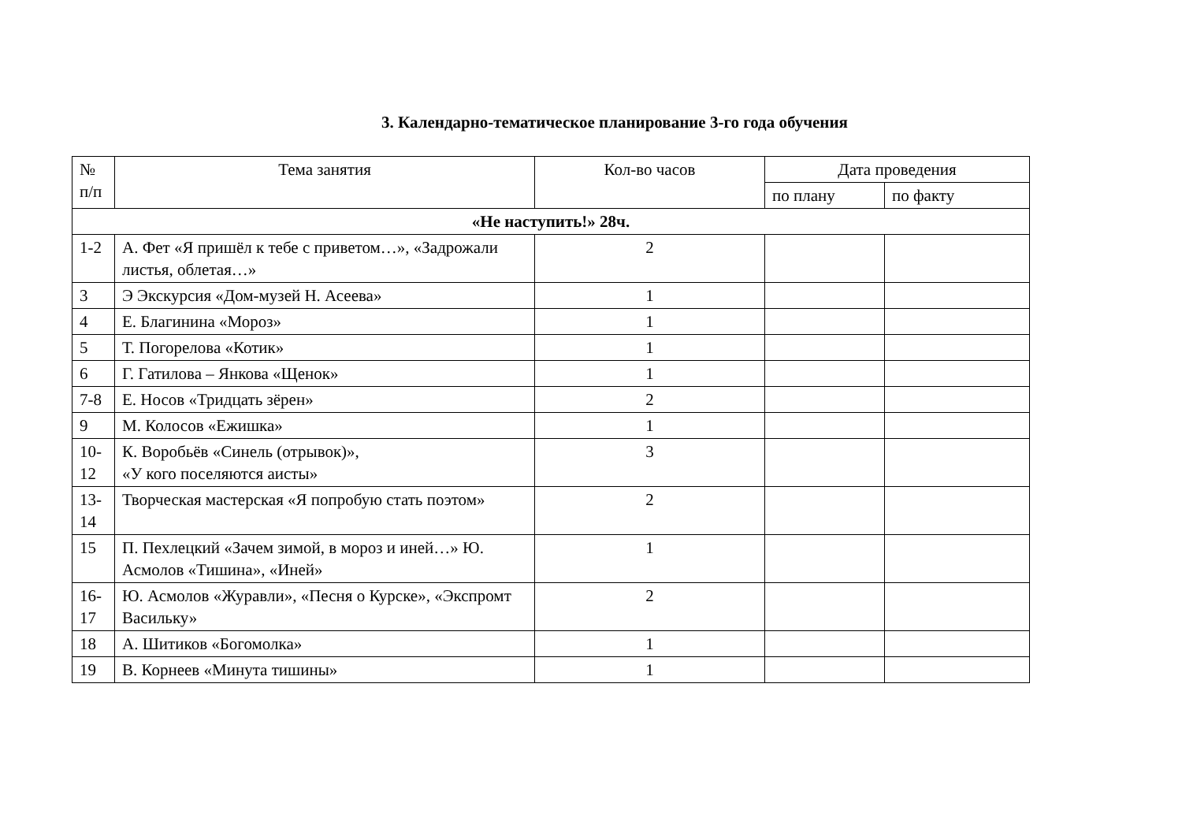3. Календарно-тематическое планирование 3-го года обучения
| № п/п | Тема занятия | Кол-во часов | Дата проведения | |
| --- | --- | --- | --- | --- |
| | | | по плану | по факту |
| «Не наступить!» 28ч. | | | | |
| 1-2 | А. Фет «Я пришёл к тебе с приветом…», «Задрожали листья, облетая…» | 2 | | |
| 3 | Э Экскурсия «Дом-музей Н. Асеева» | 1 | | |
| 4 | Е. Благинина «Мороз» | 1 | | |
| 5 | Т. Погорелова «Котик» | 1 | | |
| 6 | Г. Гатилова – Янкова «Щенок» | 1 | | |
| 7-8 | Е. Носов «Тридцать зёрен» | 2 | | |
| 9 | М. Колосов «Ежишка» | 1 | | |
| 10-12 | К. Воробьёв «Синель (отрывок)», «У кого поселяются аисты» | 3 | | |
| 13-14 | Творческая мастерская «Я попробую стать поэтом» | 2 | | |
| 15 | П. Пехлецкий «Зачем зимой, в мороз и иней…» Ю. Асмолов «Тишина», «Иней» | 1 | | |
| 16-17 | Ю. Асмолов «Журавли», «Песня о Курске», «Экспромт Васильку» | 2 | | |
| 18 | А. Шитиков «Богомолка» | 1 | | |
| 19 | В. Корнеев «Минута тишины» | 1 | | |